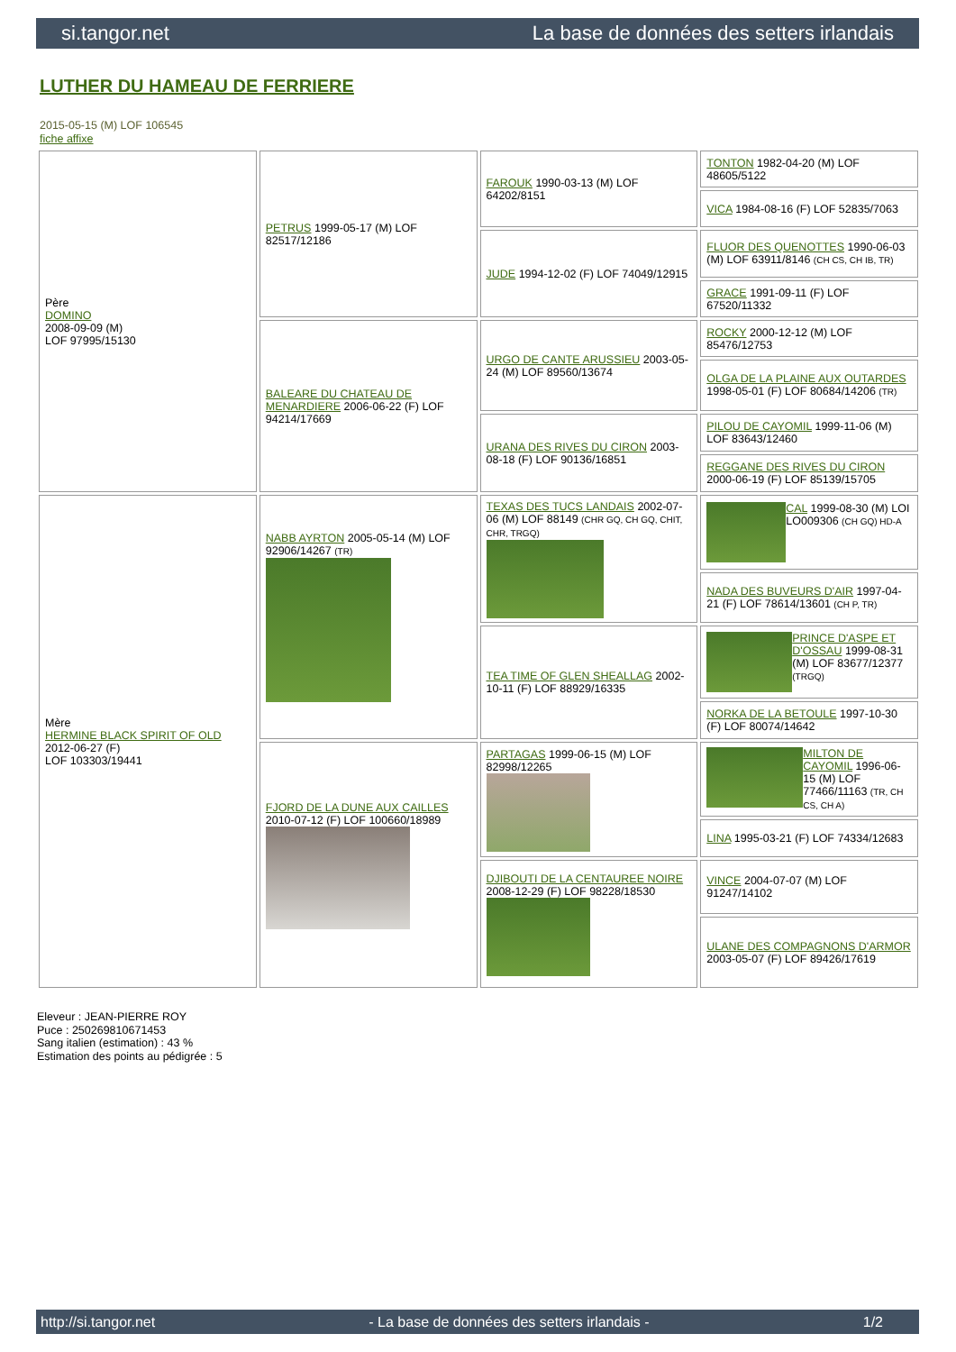si.tangor.net La base de données des setters irlandais
LUTHER DU HAMEAU DE FERRIERE
2015-05-15 (M) LOF 106545
fiche affixe
| Père DOMINO 2008-09-09 (M) LOF 97995/15130 | PETRUS 1999-05-17 (M) LOF 82517/12186 | FAROUK 1990-03-13 (M) LOF 64202/8151 | TONTON 1982-04-20 (M) LOF 48605/5122 |
| | | | VICA 1984-08-16 (F) LOF 52835/7063 |
| | | JUDE 1994-12-02 (F) LOF 74049/12915 | FLUOR DES QUENOTTES 1990-06-03 (M) LOF 63911/8146 (CH CS, CH IB, TR) |
| | | | GRACE 1991-09-11 (F) LOF 67520/11332 |
| | BALEARE DU CHATEAU DE MENARDIERE 2006-06-22 (F) LOF 94214/17669 | URGO DE CANTE ARUSSIEU 2003-05-24 (M) LOF 89560/13674 | ROCKY 2000-12-12 (M) LOF 85476/12753 |
| | | | OLGA DE LA PLAINE AUX OUTARDES 1998-05-01 (F) LOF 80684/14206 (TR) |
| | | URANA DES RIVES DU CIRON 2003-08-18 (F) LOF 90136/16851 | PILOU DE CAYOMIL 1999-11-06 (M) LOF 83643/12460 |
| | | | REGGANE DES RIVES DU CIRON 2000-06-19 (F) LOF 85139/15705 |
| Mère HERMINE BLACK SPIRIT OF OLD 2012-06-27 (F) LOF 103303/19441 | NABB AYRTON 2005-05-14 (M) LOF 92906/14267 (TR) | TEXAS DES TUCS LANDAIS 2002-07-06 (M) LOF 88149 (CHR GQ, CH GQ, CHIT, CHR, TRGQ) | CAL 1999-08-30 (M) LOI LO009306 (CH GQ) HD-A |
| | | | NADA DES BUVEURS D'AIR 1997-04-21 (F) LOF 78614/13601 (CH P, TR) |
| | | TEA TIME OF GLEN SHEALLAG 2002-10-11 (F) LOF 88929/16335 | PRINCE D'ASPE ET D'OSSAU 1999-08-31 (M) LOF 83677/12377 (TRGQ) |
| | | | NORKA DE LA BETOULE 1997-10-30 (F) LOF 80074/14642 |
| | FJORD DE LA DUNE AUX CAILLES 2010-07-12 (F) LOF 100660/18989 | PARTAGAS 1999-06-15 (M) LOF 82998/12265 | MILTON DE CAYOMIL 1996-06-15 (M) LOF 77466/11163 (TR, CH CS, CH A) |
| | | | LINA 1995-03-21 (F) LOF 74334/12683 |
| | | DJIBOUTI DE LA CENTAUREE NOIRE 2008-12-29 (F) LOF 98228/18530 | VINCE 2004-07-07 (M) LOF 91247/14102 |
| | | | ULANE DES COMPAGNONS D'ARMOR 2003-05-07 (F) LOF 89426/17619 |
Eleveur : JEAN-PIERRE ROY
Puce : 250269810671453
Sang italien (estimation) : 43 %
Estimation des points au pédigrée : 5
http://si.tangor.net - La base de données des setters irlandais - 1/2